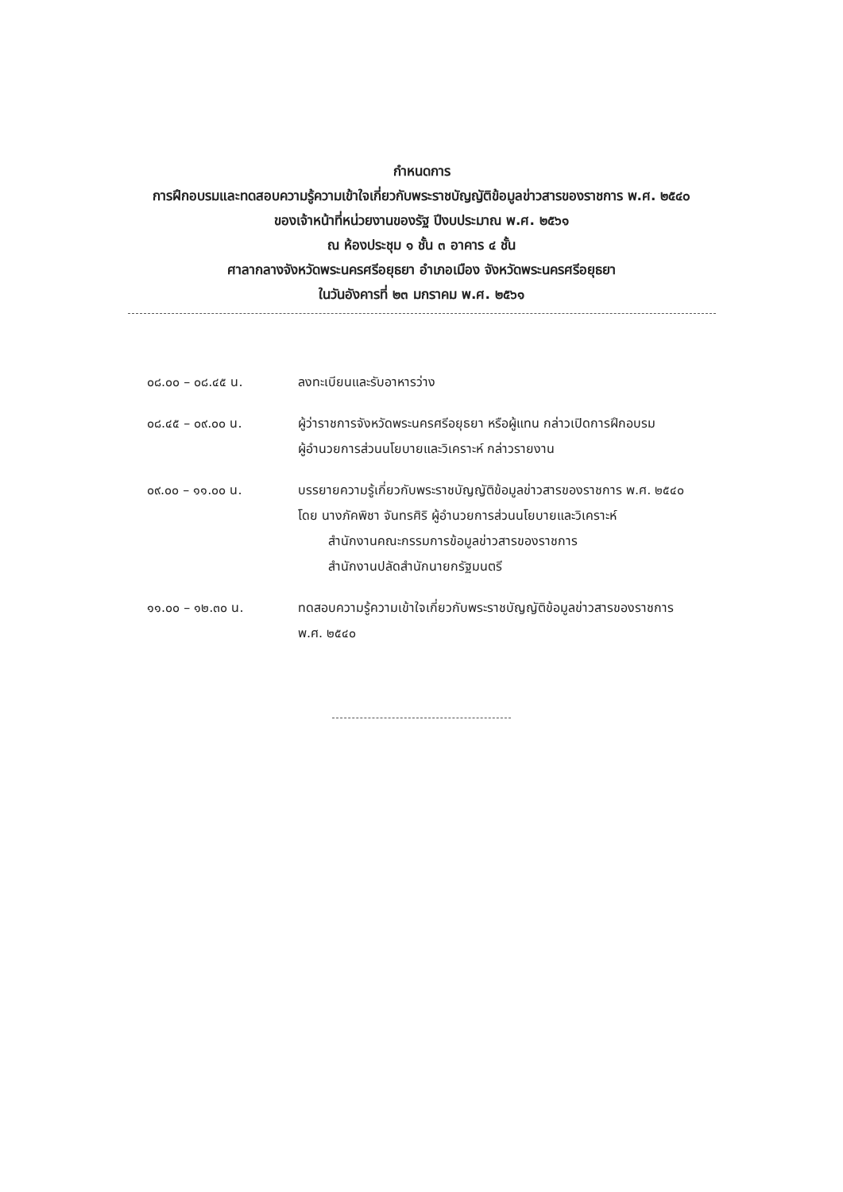กำหนดการ
การฝึกอบรมและทดสอบความรู้ความเข้าใจเกี่ยวกับพระราชบัญญัติข้อมูลข่าวสารของราชการ พ.ศ. ๒๕๔๐
ของเจ้าหน้าที่หน่วยงานของรัฐ ปีงบประมาณ พ.ศ. ๒๕๖๑
ณ ห้องประชุม ๑ ชั้น ๓ อาคาร ๔ ชั้น
ศาลากลางจังหวัดพระนครศรีอยุธยา อำเภอเมือง จังหวัดพระนครศรีอยุธยา
ในวันอังคารที่ ๒๓ มกราคม พ.ศ. ๒๕๖๑
| ๐๘.๐๐ – ๐๘.๔๕ น. | ลงทะเบียนและรับอาหารว่าง |
| ๐๘.๔๕ – ๐๙.๐๐ น. | ผู้ว่าราชการจังหวัดพระนครศรีอยุธยา หรือผู้แทน กล่าวเปิดการฝึกอบรม ผู้อำนวยการส่วนนโยบายและวิเคราะห์ กล่าวรายงาน |
| ๐๙.๐๐ – ๑๑.๐๐ น. | บรรยายความรู้เกี่ยวกับพระราชบัญญัติข้อมูลข่าวสารของราชการ พ.ศ. ๒๕๔๐ โดย นางภัคพิชา จันทรศิริ ผู้อำนวยการส่วนนโยบายและวิเคราะห์ สำนักงานคณะกรรมการข้อมูลข่าวสารของราชการ สำนักงานปลัดสำนักนายกรัฐมนตรี |
| ๑๑.๐๐ – ๑๒.๓๐ น. | ทดสอบความรู้ความเข้าใจเกี่ยวกับพระราชบัญญัติข้อมูลข่าวสารของราชการ พ.ศ. ๒๕๔๐ |